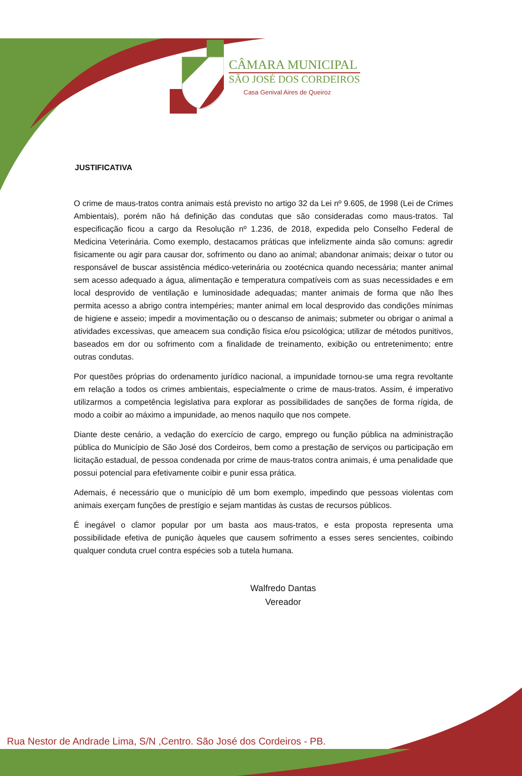CÂMARA MUNICIPAL
SÃO JOSÉ DOS CORDEIROS
Casa Genival Aires de Queiroz
JUSTIFICATIVA
O crime de maus-tratos contra animais está previsto no artigo 32 da Lei nº 9.605, de 1998 (Lei de Crimes Ambientais), porém não há definição das condutas que são consideradas como maus-tratos. Tal especificação ficou a cargo da Resolução nº 1.236, de 2018, expedida pelo Conselho Federal de Medicina Veterinária. Como exemplo, destacamos práticas que infelizmente ainda são comuns: agredir fisicamente ou agir para causar dor, sofrimento ou dano ao animal; abandonar animais; deixar o tutor ou responsável de buscar assistência médico-veterinária ou zootécnica quando necessária; manter animal sem acesso adequado a água, alimentação e temperatura compatíveis com as suas necessidades e em local desprovido de ventilação e luminosidade adequadas; manter animais de forma que não lhes permita acesso a abrigo contra intempéries; manter animal em local desprovido das condições mínimas de higiene e asseio; impedir a movimentação ou o descanso de animais; submeter ou obrigar o animal a atividades excessivas, que ameacem sua condição física e/ou psicológica; utilizar de métodos punitivos, baseados em dor ou sofrimento com a finalidade de treinamento, exibição ou entretenimento; entre outras condutas.
Por questões próprias do ordenamento jurídico nacional, a impunidade tornou-se uma regra revoltante em relação a todos os crimes ambientais, especialmente o crime de maus-tratos. Assim, é imperativo utilizarmos a competência legislativa para explorar as possibilidades de sanções de forma rígida, de modo a coibir ao máximo a impunidade, ao menos naquilo que nos compete.
Diante deste cenário, a vedação do exercício de cargo, emprego ou função pública na administração pública do Município de São José dos Cordeiros, bem como a prestação de serviços ou participação em licitação estadual, de pessoa condenada por crime de maus-tratos contra animais, é uma penalidade que possui potencial para efetivamente coibir e punir essa prática.
Ademais, é necessário que o município dê um bom exemplo, impedindo que pessoas violentas com animais exerçam funções de prestígio e sejam mantidas às custas de recursos públicos.
É inegável o clamor popular por um basta aos maus-tratos, e esta proposta representa uma possibilidade efetiva de punição àqueles que causem sofrimento a esses seres sencientes, coibindo qualquer conduta cruel contra espécies sob a tutela humana.
Walfredo Dantas
Vereador
Rua Nestor de Andrade Lima, S/N ,Centro. São José dos Cordeiros - PB.